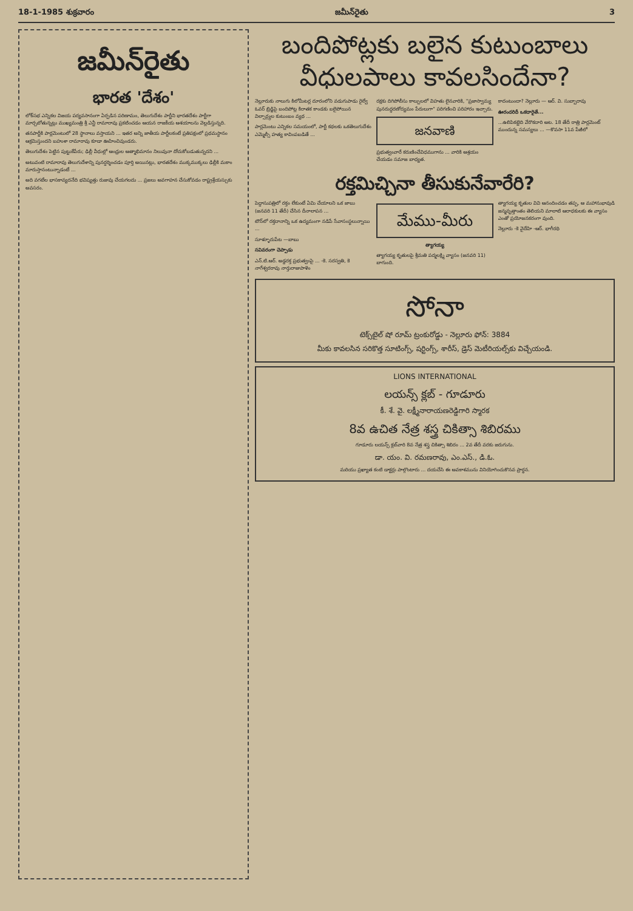18-1-1985 శుక్రవారం జమీన్‌రైతు 3
జమీన్‌రైతు
భారత 'దేశం'
లోక్‌సభ ఎన్నికల విజయ పర్యవసానంగా ఏర్పడిన పరిణామం, తెలుగుదేశం పార్టీని భారతదేశం పార్టీగా మార్చబోతున్నట్లు ముఖ్యమంత్రి శ్రీ ఎన్టీ రామారావు ప్రకటించడం ఆయన రాజకీయ ఆశయాలను వెల్లడిస్తున్నది.
తనపార్టీకి పార్లమెంటులో 28 స్థానాలు వస్తాయని ... ఇతర అన్ని జాతీయ పార్టీలకంటే ప్రతిపక్షంలో ప్రథమస్థానం ఆక్రమిస్తుందని బహుశా రామారావు కూడా ఊహించివుండరు.
తెలుగుదేశం పెట్టిన పుట్టుకేపేరు; ఢిల్లీ వీధుల్లో ఆంధ్రుల ఆత్మాభిమానం నిలువునా దోచుకోబడుతున్నదని ...
అటువంటి రామారావు తెలుగుదేశాన్ని పునర్దర్శించడం పూర్తి అయినట్లు, భారతదేశం ముక్కముక్కలు ఢిల్లీకి మకాం మారుస్తానంటున్నాడంటే ...
అది వగటేల భాసకావ్యదనేది భవిష్యత్తు రుజువు చేయగలదు ... ప్రజలు అవగాహన చేసుకోవడం రాష్ట్రశ్రేయస్సుకు అవసరం.
బందిపోట్లకు బలైన కుటుంబాలు వీధులపాలు కావలసిందేనా?
నెల్లూరుకు నాలుగు కిలోమీటర్ల దూరంలోని వడుగుపాడు రైల్వే ఓవర్ బ్రిడ్జిపై బందిపోట్ల కిరాతక కాండకు బలైపోయిన విల్సార్గ్యల కుటుంబం వ్యథ ...
పార్లమెంటు ఎన్నికల సమయంలో, పార్టీ కథలకు ఒకతెలుగుదేశం ఎమ్మెల్సీ హత్య కావింపబడితే ...
రక్షకు దిగిపోలీసు కాల్పులలో విహతు లైనవారికి, "ప్రజాస్వామ్య పునరుద్ధరణోద్యమం పేరులుగా" పరిగణించి పరిహారం ఇచ్చారు.
జనవాణి
ప్రభుత్వంవారే కరుణించేవిధముగాను ... వారికి ఆశ్రయం చేయడం సమాజ బాధ్యత.
కాదంటుందా? నెల్లూరు — ఆర్. వి. సుబ్బారావు
ఊరందరిదీ ఒకదారైతే...
...ఉలిపికట్టెది వేరొకదారి అట. 18 తేదీ రాత్రి పార్లమెంట్ ముందున్న సమస్యలు ... —కొవసా 11వ పేజీలో
రక్తమిచ్చినా తీసుకునేవారేరి?
పెద్దాసుపత్రిలో రక్తం లేకుంటే ఏమి చేయాలని ఒక జాబు (జనవరి 11 తేదీ) చేసిన దీనాలాపన ...
టౌన్‌లో రక్తదానాన్ని ఒక ఉద్యమంగా నడిపే సేవాసంస్థలున్నాయి ...
సూళ్ళూరుపేట —బాబు
సవివరంగా చెప్పాడు
ఎన్.టి.ఆర్. అడ్డరక్త ప్రభుత్వంపై ... -కె. సరస్వతి, కె నాగేశ్వరరావు నార్తురాజుపాళెం
మేము-మీరు
త్యాగయ్య
త్యాగయ్య కృతులపై శ్రీమతి పద్మలక్ష్మి వ్యాసం (జనవరి 11) బాగుంది.
త్యాగయ్య కృతుల వివి ఆనందించడం తప్ప, ఆ మహానుభావుడి జన్మవృత్తాంతం తెలియని మాలాటి ఆరాధకులకు ఈ వ్యాసం ఎంతో ప్రయోజనకరంగా వుంది.
నెల్లూరు -కె వైదేహి -ఆర్. భాగీరథి
సోనా
టెక్స్‌టైల్ షో రూమ్ ట్రంకురోడ్డు - నెల్లూరు ఫోన్: 3884
మీకు కావలసిన సరికొత్త సూటింగ్స్, షర్టింగ్స్, శారీస్, డ్రెస్ మెటీరియల్స్‌కు విచ్చేయండి.
LIONS INTERNATIONAL
లయన్స్ క్లబ్ - గూడూరు
కీ. శే. వై. లక్ష్మీనారాయణరెడ్డిగారి స్మారక
8వ ఉచిత నేత్ర శస్త్ర చికిత్సా శిబిరము
గూడూరు లయన్స్ క్లబ్‌వారి 8వ నేత్ర శస్త్ర చికిత్సా శిబిరం ... 2వ తేదీ వరకు జరుగును.
డా. యం. వి. రమణరావు, ఎం.ఎస్., డి.ఓ.
మరియు ప్రఖ్యాత కంటి డాక్టర్లు పాల్గొంటారు ... దయచేసి ఈ అవకాశమును వినియోగించుకొనవ ప్రార్థన.